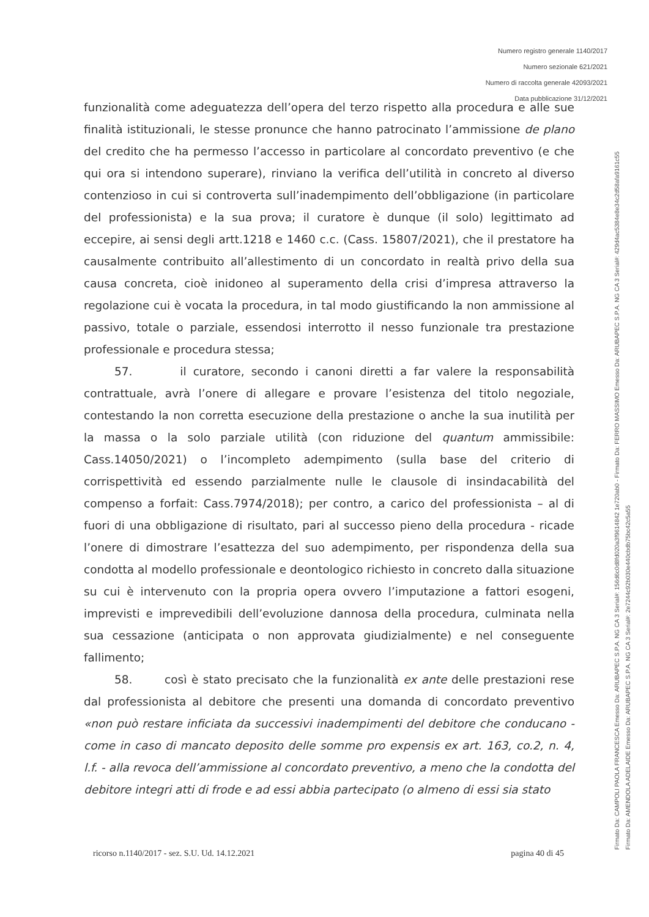Numero registro generale 1140/2017
Numero sezionale 621/2021
Numero di raccolta generale 42093/2021
Data pubblicazione 31/12/2021
funzionalità come adeguatezza dell’opera del terzo rispetto alla procedura e alle sue finalità istituzionali, le stesse pronunce che hanno patrocinato l’ammissione de plano del credito che ha permesso l’accesso in particolare al concordato preventivo (e che qui ora si intendono superare), rinviano la verifica dell’utilità in concreto al diverso contenzioso in cui si controverta sull’inadempimento dell’obbligazione (in particolare del professionista) e la sua prova; il curatore è dunque (il solo) legittimato ad eccepire, ai sensi degli artt.1218 e 1460 c.c. (Cass. 15807/2021), che il prestatore ha causalmente contribuito all’allestimento di un concordato in realtà privo della sua causa concreta, cioè inidoneo al superamento della crisi d’impresa attraverso la regolazione cui è vocata la procedura, in tal modo giustificando la non ammissione al passivo, totale o parziale, essendosi interrotto il nesso funzionale tra prestazione professionale e procedura stessa;
57. il curatore, secondo i canoni diretti a far valere la responsabilità contrattuale, avrà l’onere di allegare e provare l’esistenza del titolo negoziale, contestando la non corretta esecuzione della prestazione o anche la sua inutilità per la massa o la solo parziale utilità (con riduzione del quantum ammissibile: Cass.14050/2021) o l’incompleto adempimento (sulla base del criterio di corrispettività ed essendo parzialmente nulle le clausole di insindacabilità del compenso a forfait: Cass.7974/2018); per contro, a carico del professionista – al di fuori di una obbligazione di risultato, pari al successo pieno della procedura - ricade l’onere di dimostrare l’esattezza del suo adempimento, per rispondenza della sua condotta al modello professionale e deontologico richiesto in concreto dalla situazione su cui è intervenuto con la propria opera ovvero l’imputazione a fattori esogeni, imprevisti e imprevedibili dell’evoluzione dannosa della procedura, culminata nella sua cessazione (anticipata o non approvata giudizialmente) e nel conseguente fallimento;
58. così è stato precisato che la funzionalità ex ante delle prestazioni rese dal professionista al debitore che presenti una domanda di concordato preventivo «non può restare inficiata da successivi inadempimenti del debitore che conducano - come in caso di mancato deposito delle somme pro expensis ex art. 163, co.2, n. 4, l.f. - alla revoca dell’ammissione al concordato preventivo, a meno che la condotta del debitore integri atti di frode e ad essi abbia partecipato (o almeno di essi sia stato
ricorso n.1140/2017 - sez. S.U. Ud. 14.12.2021 pagina 40 di 45
Firmato Da: CAMPOLI PAOLA FRANCESCA Emesso Da: ARUBAPEC S.P.A. NG CA 3 Serial#: 156d6c0d8fd020a3f9614842 1e720ab0 - Firmato Da: FERRO MASSIMO Emesso Da: ARUBAPEC S.P.A. NG CA 3 Serial#: 429d4ac5384e8e34c2d58afa9161c55
Firmato Da: AMENDOLA ADELAIDE Emesso Da: ARUBAPEC S.P.A. NG CA 3 Serial#: 2e7244c92b030e440cbdb75bc42c5a55